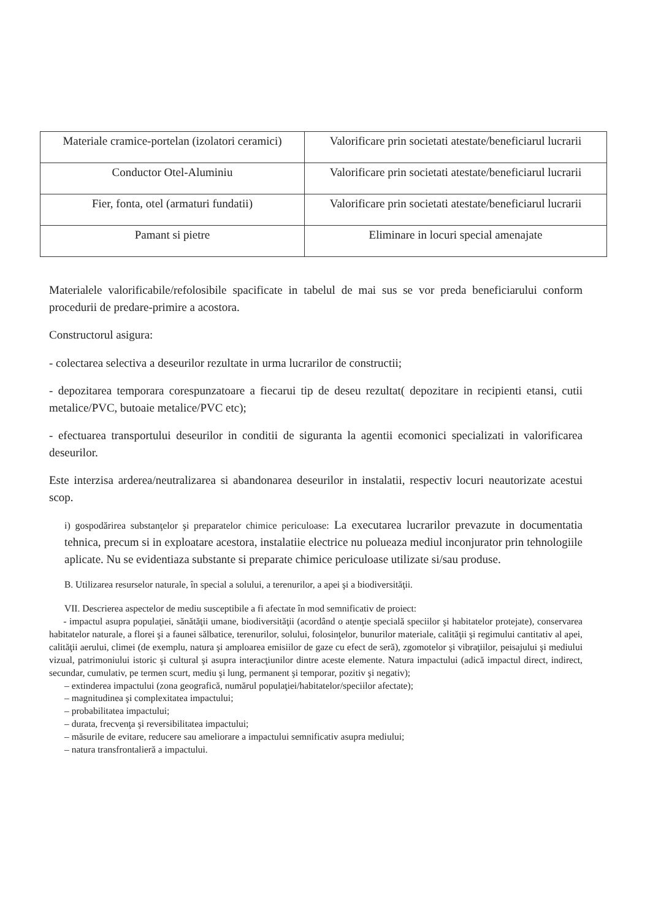| Materiale cramice-portelan (izolatori ceramici) | Valorificare prin societati atestate/beneficiarul lucrarii |
| Conductor Otel-Aluminiu | Valorificare prin societati atestate/beneficiarul lucrarii |
| Fier, fonta, otel (armaturi fundatii) | Valorificare prin societati atestate/beneficiarul lucrarii |
| Pamant si pietre | Eliminare in locuri special amenajate |
Materialele valorificabile/refolosibile spacificate in tabelul de mai sus se vor preda beneficiarului conform procedurii de predare-primire a acostora.
Constructorul asigura:
- colectarea selectiva a deseurilor rezultate in urma lucrarilor de constructii;
- depozitarea temporara corespunzatoare a fiecarui tip de deseu rezultat( depozitare in recipienti etansi, cutii metalice/PVC, butoaie metalice/PVC etc);
- efectuarea transportului deseurilor in conditii de siguranta la agentii ecomonici specializati in valorificarea deseurilor.
Este interzisa arderea/neutralizarea si abandonarea deseurilor in instalatii, respectiv locuri neautorizate acestui scop.
i) gospodărirea substanţelor şi preparatelor chimice periculoase: La executarea lucrarilor prevazute in documentatia tehnica, precum si in exploatare acestora, instalatiie electrice nu polueaza mediul inconjurator prin tehnologiile aplicate. Nu se evidentiaza substante si preparate chimice periculoase utilizate si/sau produse.
B. Utilizarea resurselor naturale, în special a solului, a terenurilor, a apei şi a biodiversităţii.
VII. Descrierea aspectelor de mediu susceptibile a fi afectate în mod semnificativ de proiect:
- impactul asupra populaţiei, sănătăţii umane, biodiversităţii (acordând o atenţie specială speciilor şi habitatelor protejate), conservarea habitatelor naturale, a florei şi a faunei sălbatice, terenurilor, solului, folosinţelor, bunurilor materiale, calităţii şi regimului cantitativ al apei, calităţii aerului, climei (de exemplu, natura şi amploarea emisiilor de gaze cu efect de seră), zgomotelor şi vibraţiilor, peisajului şi mediului vizual, patrimoniului istoric şi cultural şi asupra interacţiunilor dintre aceste elemente. Natura impactului (adică impactul direct, indirect, secundar, cumulativ, pe termen scurt, mediu şi lung, permanent şi temporar, pozitiv şi negativ);
– extinderea impactului (zona geografică, numărul populaţiei/habitatelor/speciilor afectate);
– magnitudinea şi complexitatea impactului;
– probabilitatea impactului;
– durata, frecvenţa şi reversibilitatea impactului;
– măsurile de evitare, reducere sau ameliorare a impactului semnificativ asupra mediului;
– natura transfrontalieră a impactului.